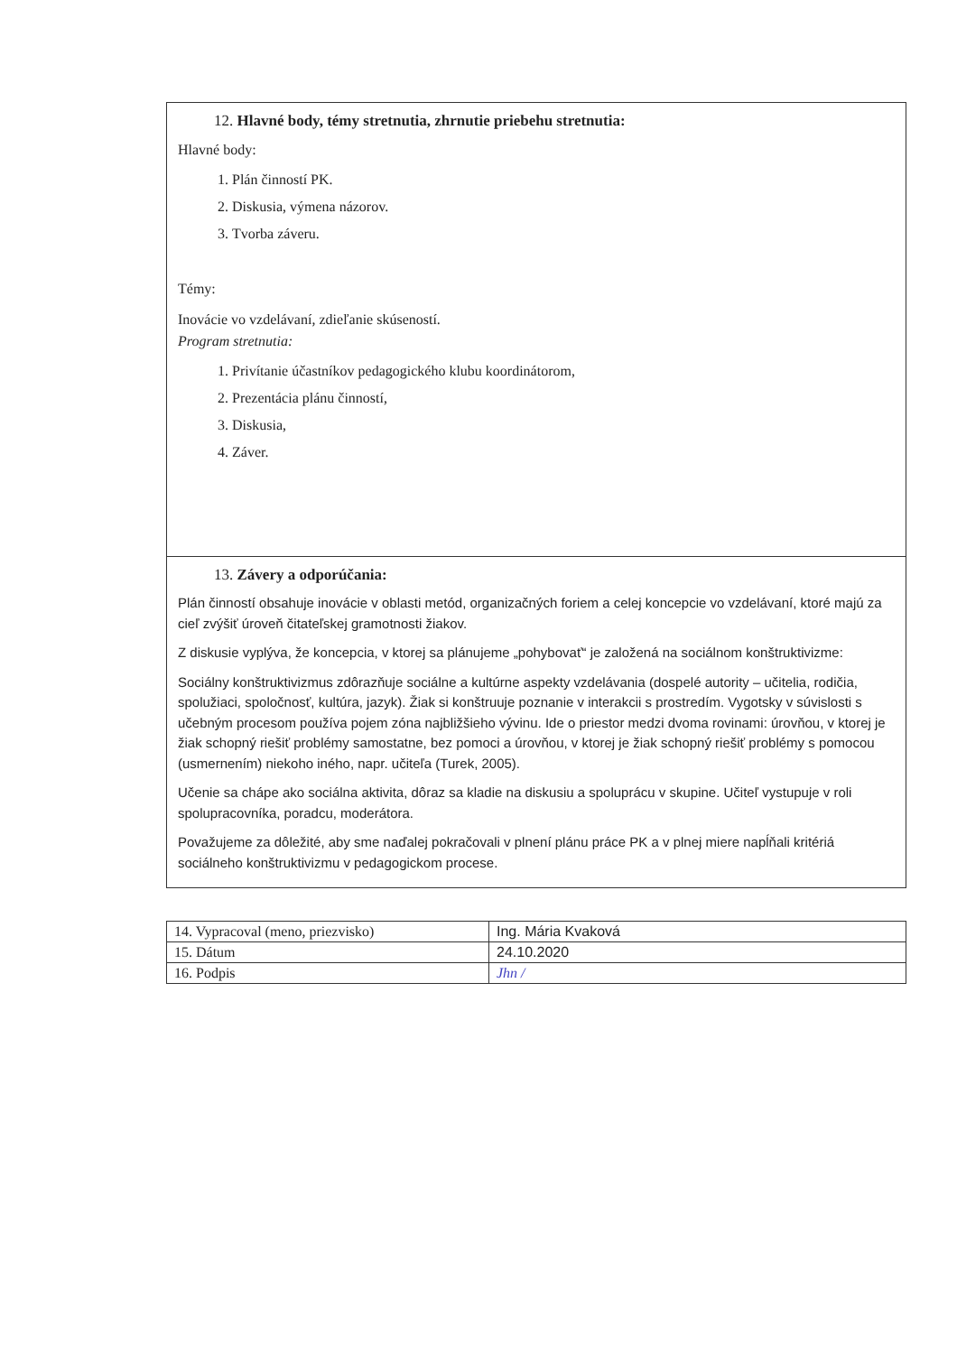12. Hlavné body, témy stretnutia, zhrnutie priebehu stretnutia:
Hlavné body:
1. Plán činností PK.
2. Diskusia, výmena názorov.
3. Tvorba záveru.
Témy:
Inovácie vo vzdelávaní, zdieľanie skúseností.
Program stretnutia:
1. Privítanie účastníkov pedagogického klubu koordinátorom,
2. Prezentácia plánu činností,
3. Diskusia,
4. Záver.
13. Závery a odporúčania:
Plán činností obsahuje inovácie v oblasti metód, organizačných foriem a celej koncepcie vo vzdelávaní, ktoré majú za cieľ zvýšiť úroveň čitateľskej gramotnosti žiakov.
Z diskusie vyplýva, že koncepcia, v ktorej sa plánujeme „pohybovať“ je založená na sociálnom konštruktivizme:
Sociálny konštruktivizmus zdôrazňuje sociálne a kultúrne aspekty vzdelávania (dospelé autority – učitelia, rodičia, spolužiaci, spoločnosť, kultúra, jazyk). Žiak si konštruuje poznanie v interakcii s prostredím. Vygotsky v súvislosti s učebným procesom používa pojem zóna najbližšieho vývinu. Ide o priestor medzi dvoma rovinami: úrovňou, v ktorej je žiak schopný riešiť problémy samostatne, bez pomoci a úrovňou, v ktorej je žiak schopný riešiť problémy s pomocou (usmernením) niekoho iného, napr. učiteľa (Turek, 2005).
Učenie sa chápe ako sociálna aktivita, dôraz sa kladie na diskusiu a spoluprácu v skupine. Učiteľ vystupuje v roli spolupracovníka, poradcu, moderátora.
Považujeme za dôležité, aby sme naďalej pokračovali v plnení plánu práce PK a v plnej miere napĺňali kritériá sociálneho konštruktivizmu v pedagogickom procese.
| 14. Vypracoval (meno, priezvisko) | Ing. Mária Kvaková |
| 15. Dátum | 24.10.2020 |
| 16. Podpis | Jhn / |